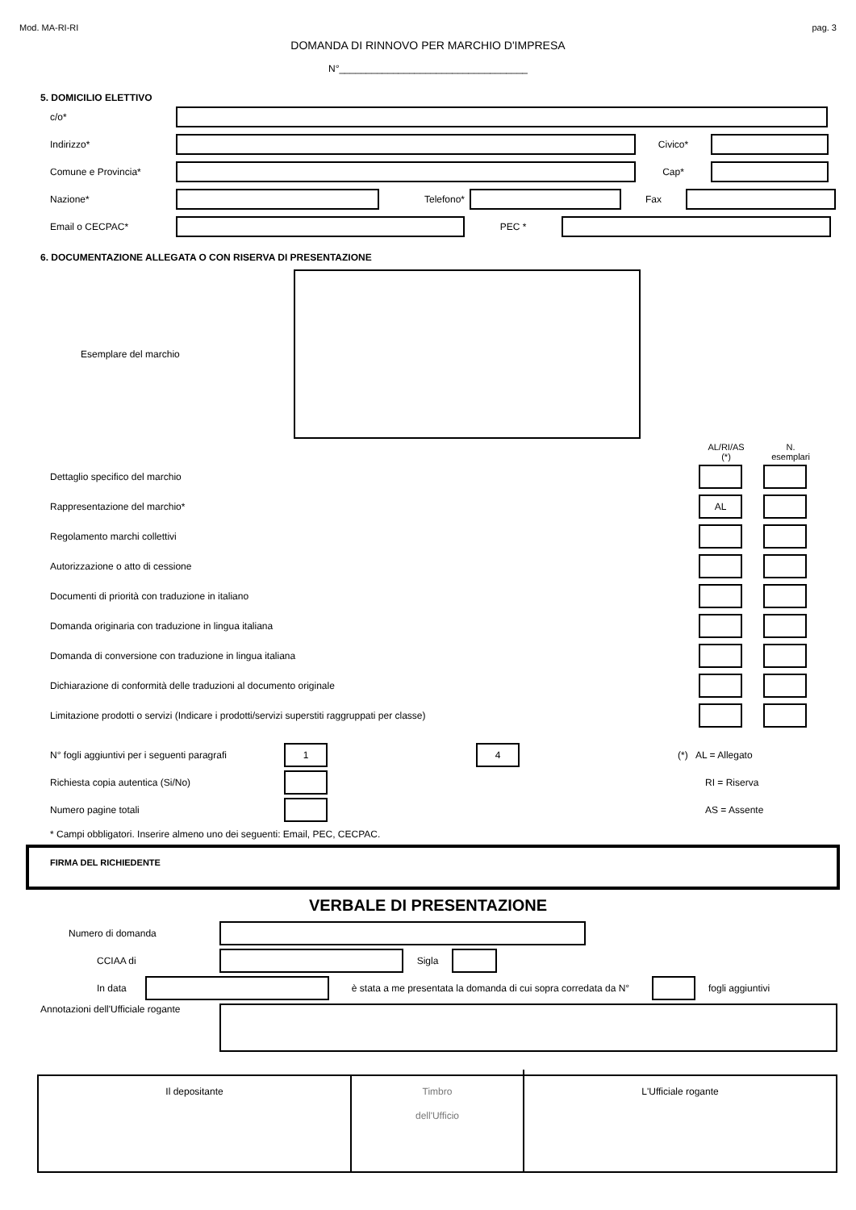Mod. MA-RI-RI pag. 3
DOMANDA DI RINNOVO PER MARCHIO D'IMPRESA
N°___________________________________
5. DOMICILIO ELETTIVO
c/o*
Indirizzo* Civico*
Comune e Provincia* Cap*
Nazione* Telefono* Fax
Email o CECPAC* PEC *
6. DOCUMENTAZIONE ALLEGATA O CON RISERVA DI PRESENTAZIONE
Esemplare del marchio
AL/RI/AS
(*) N.
esemplari
Dettaglio specifico del marchio
Rappresentazione del marchio* AL
Regolamento marchi collettivi
Autorizzazione o atto di cessione
Documenti di priorità con traduzione in italiano
Domanda originaria con traduzione in lingua italiana
Domanda di conversione con traduzione in lingua italiana
Dichiarazione di conformità delle traduzioni al documento originale
Limitazione prodotti o servizi (Indicare i prodotti/servizi superstiti raggruppati per classe)
N° fogli aggiuntivi per i seguenti paragrafi 1 4 (*) AL = Allegato
Richiesta copia autentica (Si/No) RI = Riserva
Numero pagine totali AS = Assente
* Campi obbligatori. Inserire almeno uno dei seguenti: Email, PEC, CECPAC.
FIRMA DEL RICHIEDENTE
VERBALE DI PRESENTAZIONE
Numero di domanda
CCIAA di Sigla
In data
è stata a me presentata la domanda di cui sopra corredata da N°
fogli aggiuntivi
Annotazioni dell'Ufficiale rogante
Il depositante
Timbro
dell'Ufficio
L'Ufficiale rogante